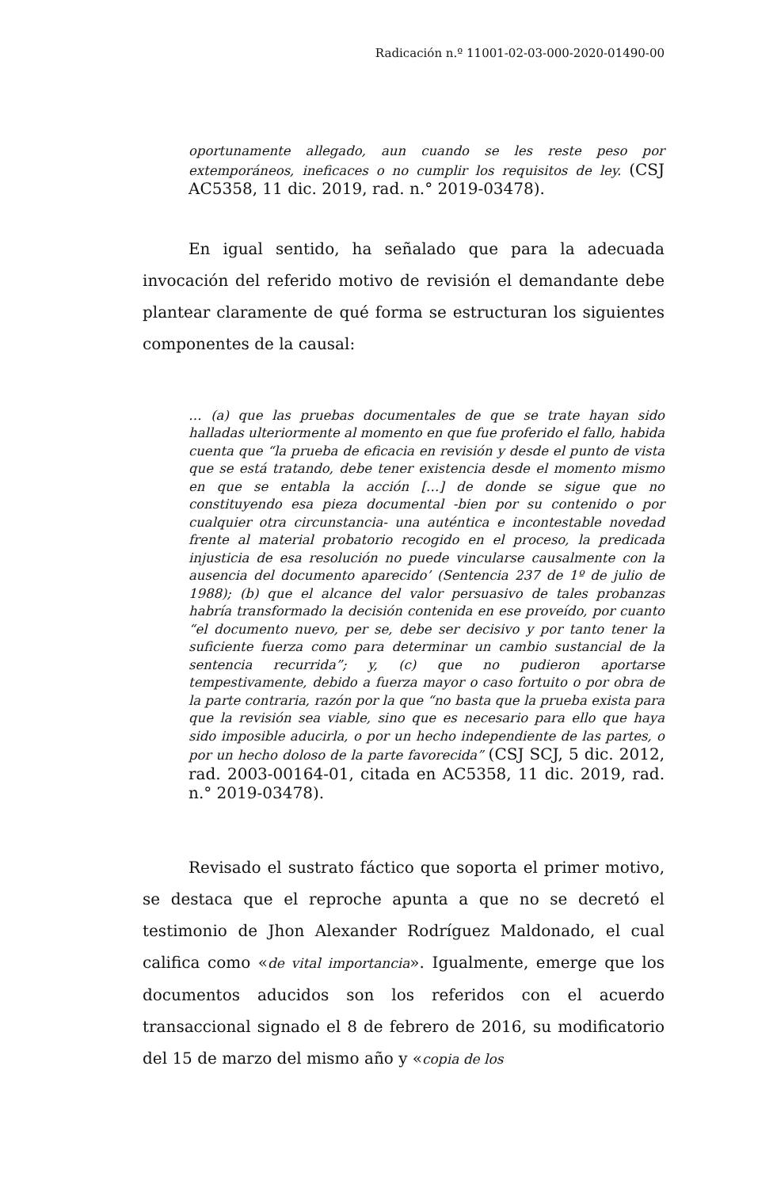Radicación n.º 11001-02-03-000-2020-01490-00
oportunamente allegado, aun cuando se les reste peso por extemporáneos, ineficaces o no cumplir los requisitos de ley. (CSJ AC5358, 11 dic. 2019, rad. n.° 2019-03478).
En igual sentido, ha señalado que para la adecuada invocación del referido motivo de revisión el demandante debe plantear claramente de qué forma se estructuran los siguientes componentes de la causal:
… (a) que las pruebas documentales de que se trate hayan sido halladas ulteriormente al momento en que fue proferido el fallo, habida cuenta que “la prueba de eficacia en revisión y desde el punto de vista que se está tratando, debe tener existencia desde el momento mismo en que se entabla la acción […] de donde se sigue que no constituyendo esa pieza documental -bien por su contenido o por cualquier otra circunstancia- una auténtica e incontestable novedad frente al material probatorio recogido en el proceso, la predicada injusticia de esa resolución no puede vincularse causalmente con la ausencia del documento aparecido’ (Sentencia 237 de 1º de julio de 1988); (b) que el alcance del valor persuasivo de tales probanzas habría transformado la decisión contenida en ese proveído, por cuanto “el documento nuevo, per se, debe ser decisivo y por tanto tener la suficiente fuerza como para determinar un cambio sustancial de la sentencia recurrida”; y, (c) que no pudieron aportarse tempestivamente, debido a fuerza mayor o caso fortuito o por obra de la parte contraria, razón por la que “no basta que la prueba exista para que la revisión sea viable, sino que es necesario para ello que haya sido imposible aducirla, o por un hecho independiente de las partes, o por un hecho doloso de la parte favorecida” (CSJ SCJ, 5 dic. 2012, rad. 2003-00164-01, citada en AC5358, 11 dic. 2019, rad. n.° 2019-03478).
Revisado el sustrato fáctico que soporta el primer motivo, se destaca que el reproche apunta a que no se decretó el testimonio de Jhon Alexander Rodríguez Maldonado, el cual califica como «de vital importancia». Igualmente, emerge que los documentos aducidos son los referidos con el acuerdo transaccional signado el 8 de febrero de 2016, su modificatorio del 15 de marzo del mismo año y «copia de los